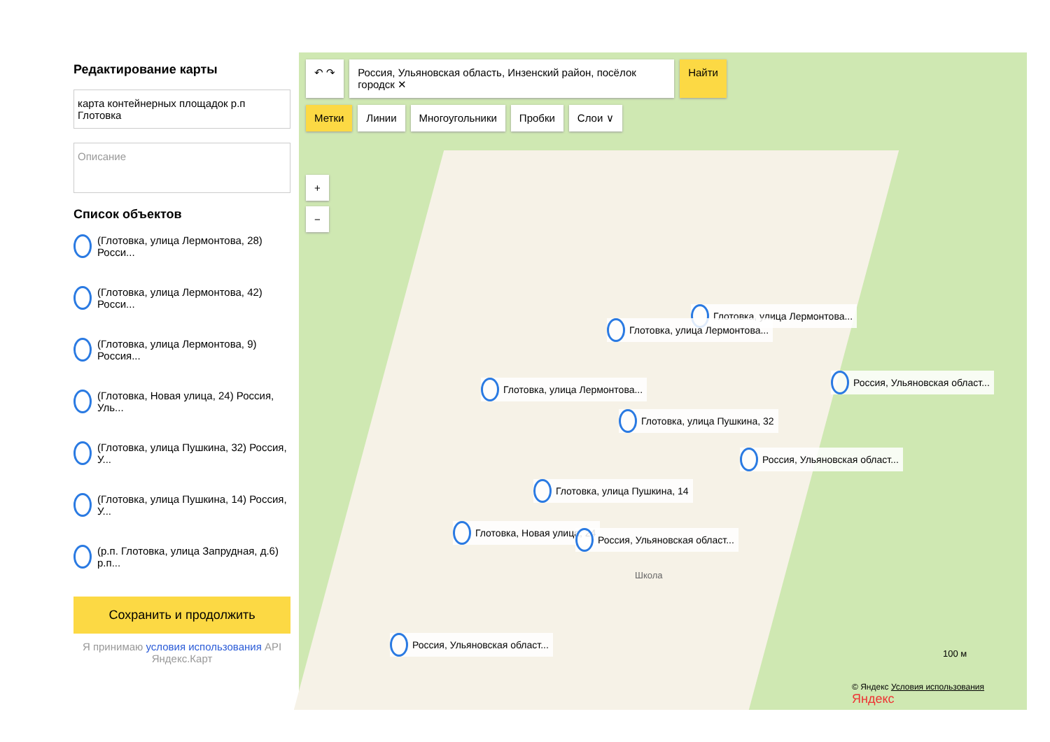Редактирование карты
карта контейнерных площадок р.п Глотовка
Описание
Список объектов
(Глотовка, улица Лермонтова, 28) Росси...
(Глотовка, улица Лермонтова, 42) Росси...
(Глотовка, улица Лермонтова, 9) Россия...
(Глотовка, Новая улица, 24) Россия, Уль...
(Глотовка, улица Пушкина, 32) Россия, У...
(Глотовка, улица Пушкина, 14) Россия, У...
(р.п. Глотовка, улица Запрудная, д.6) р.п...
Сохранить и продолжить
Я принимаю условия использования API Яндекс.Карт
↶ ↷ Россия, Ульяновская область, Инзенский район, посёлок городск ✕
Найти
Метки Линии Многоугольники Пробки Слои ∨
+
−
Глотовка, улица Лермонтова...
Глотовка, улица Лермонтова...
Глотовка, улица Лермонтова...
Россия, Ульяновская област...
Глотовка, улица Пушкина, 32
Россия, Ульяновская област...
Глотовка, улица Пушкина, 14
Глотовка, Новая улица, 24
Россия, Ульяновская област...
Россия, Ульяновская област...
Школа
100 м
© Яндекс Условия использования Яндекс